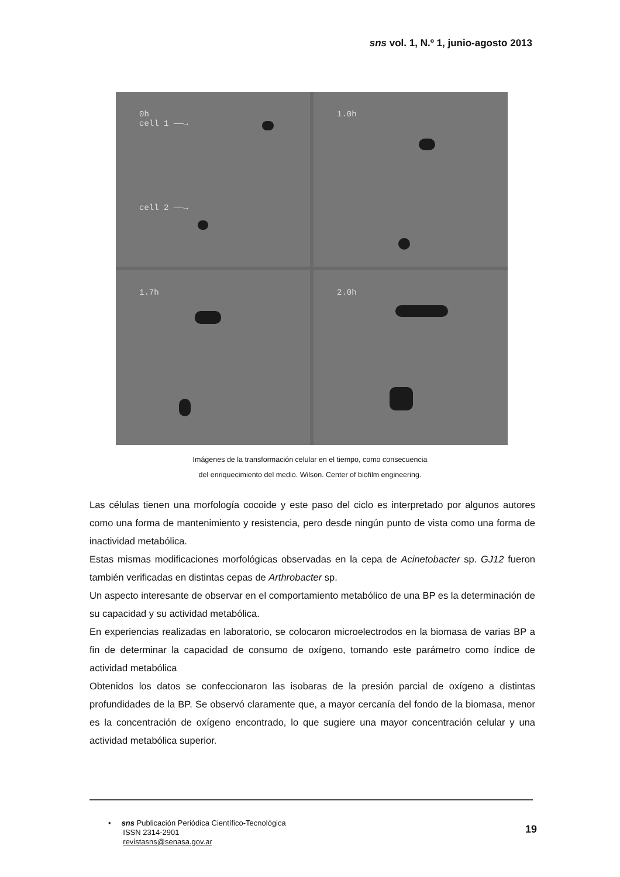sns vol. 1, N.º 1, junio-agosto 2013
0h
cell 1 ——→
cell 2 ——→
1.0h
1.7h
2.0h
Imágenes de la transformación celular en el tiempo, como consecuencia
del enriquecimiento del medio. Wilson. Center of biofilm engineering.
Las células tienen una morfología cocoide y este paso del ciclo es interpretado por algunos autores como una forma de mantenimiento y resistencia, pero desde ningún punto de vista como una forma de inactividad metabólica.
Estas mismas modificaciones morfológicas observadas en la cepa de Acinetobacter sp. GJ12 fueron también verificadas en distintas cepas de Arthrobacter sp.
Un aspecto interesante de observar en el comportamiento metabólico de una BP es la determinación de su capacidad y su actividad metabólica.
En experiencias realizadas en laboratorio, se colocaron microelectrodos en la biomasa de varias BP a fin de determinar la capacidad de consumo de oxígeno, tomando este parámetro como índice de actividad metabólica
Obtenidos los datos se confeccionaron las isobaras de la presión parcial de oxígeno a distintas profundidades de la BP. Se observó claramente que, a mayor cercanía del fondo de la biomasa, menor es la concentración de oxígeno encontrado, lo que sugiere una mayor concentración celular y una actividad metabólica superior.
• sns Publicación Periódica Científico-Tecnológica
ISSN 2314-2901
revistasns@senasa.gov.ar
19